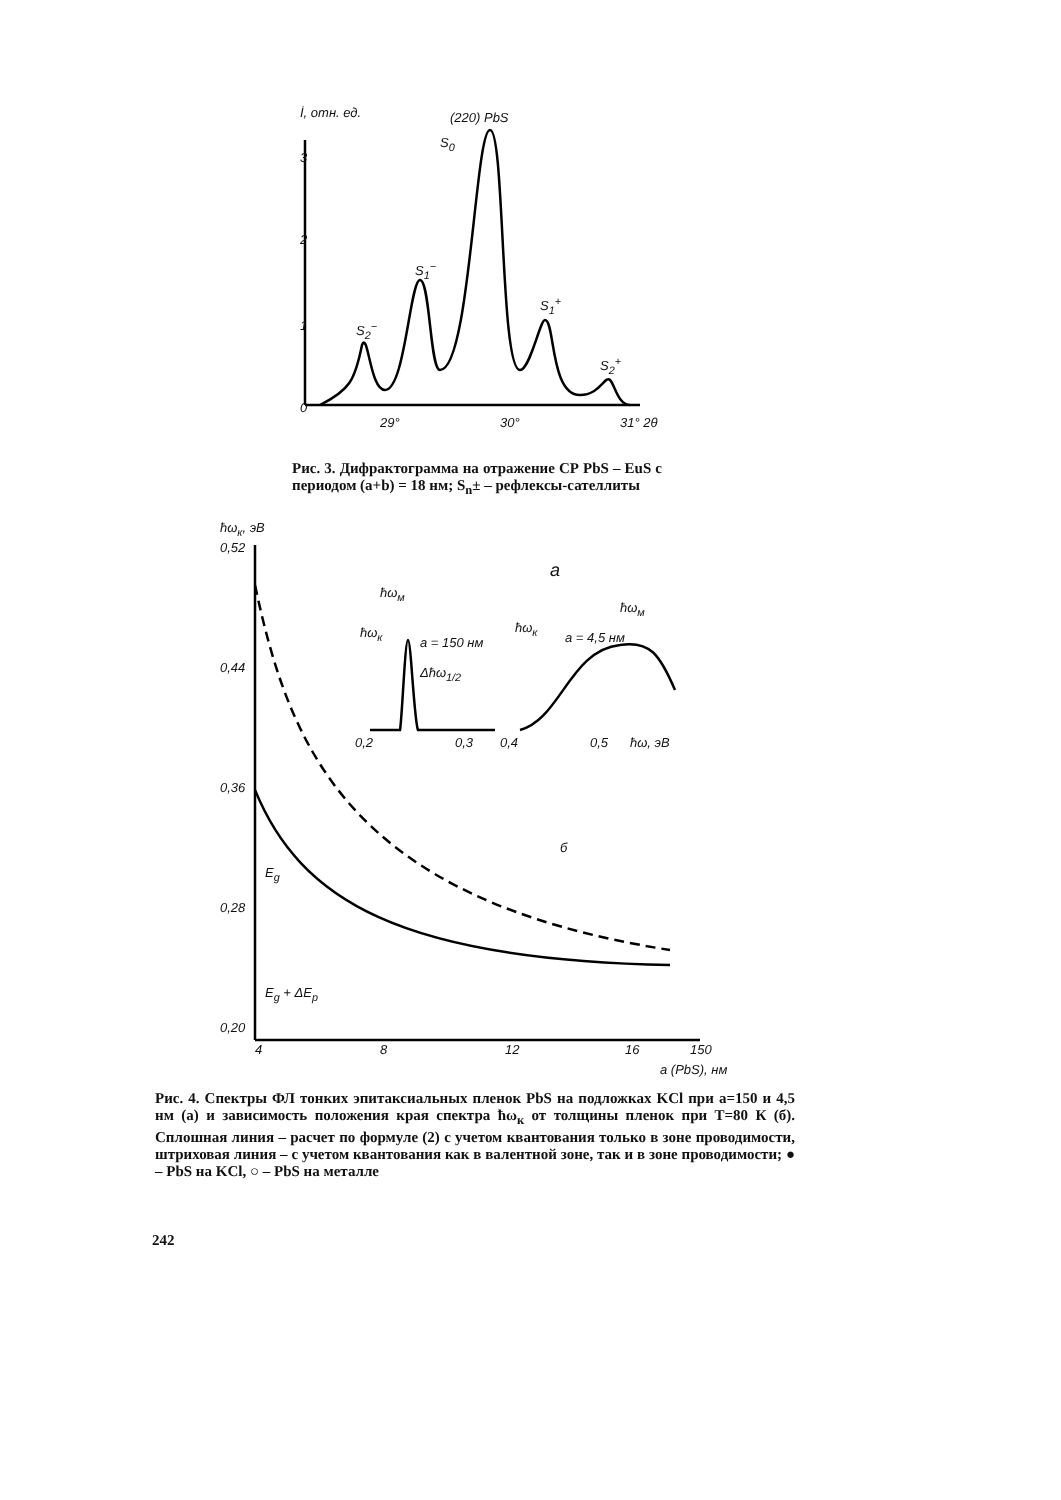İ, отн. ед. (220) PbS
S<sub>0</sub>
3
2
1
0
S<sub>2</sub><sup>−</sup>
S<sub>1</sub><sup>−</sup>
S<sub>1</sub><sup>+</sup>
S<sub>2</sub><sup>+</sup>
29° 30° 31° 2θ
Рис. 3. Дифрактограмма на отражение СР PbS – EuS с периодом (a+b) = 18 нм; S<sub>n</sub>± – рефлексы-сателлиты
ħω<sub>к</sub>, эВ
0,52
0,44
0,36
E<sub>g</sub>
0,28
E<sub>g</sub> + ΔE<sub>p</sub>
0,20
а
ħω<sub>м</sub>
ħω<sub>к</sub>
a = 150 нм
ħω<sub>к</sub>
a = 4,5 нм
ħω<sub>м</sub>
Δħω<sub>1/2</sub>
0,2 0,3 0,4 0,5 ħω, эВ
б
4 8 12 16 150
a (PbS), нм
Рис. 4. Спектры ФЛ тонких эпитаксиальных пленок PbS на подложках KCl при a=150 и 4,5 нм (а) и зависимость положения края спектра ħω<sub>к</sub> от толщины пленок при T=80 К (б). Сплошная линия – расчет по формуле (2) с учетом квантования только в зоне проводимости, штриховая линия – с учетом квантования как в валентной зоне, так и в зоне проводимости; ● – PbS на KCl, ○ – PbS на металле
242